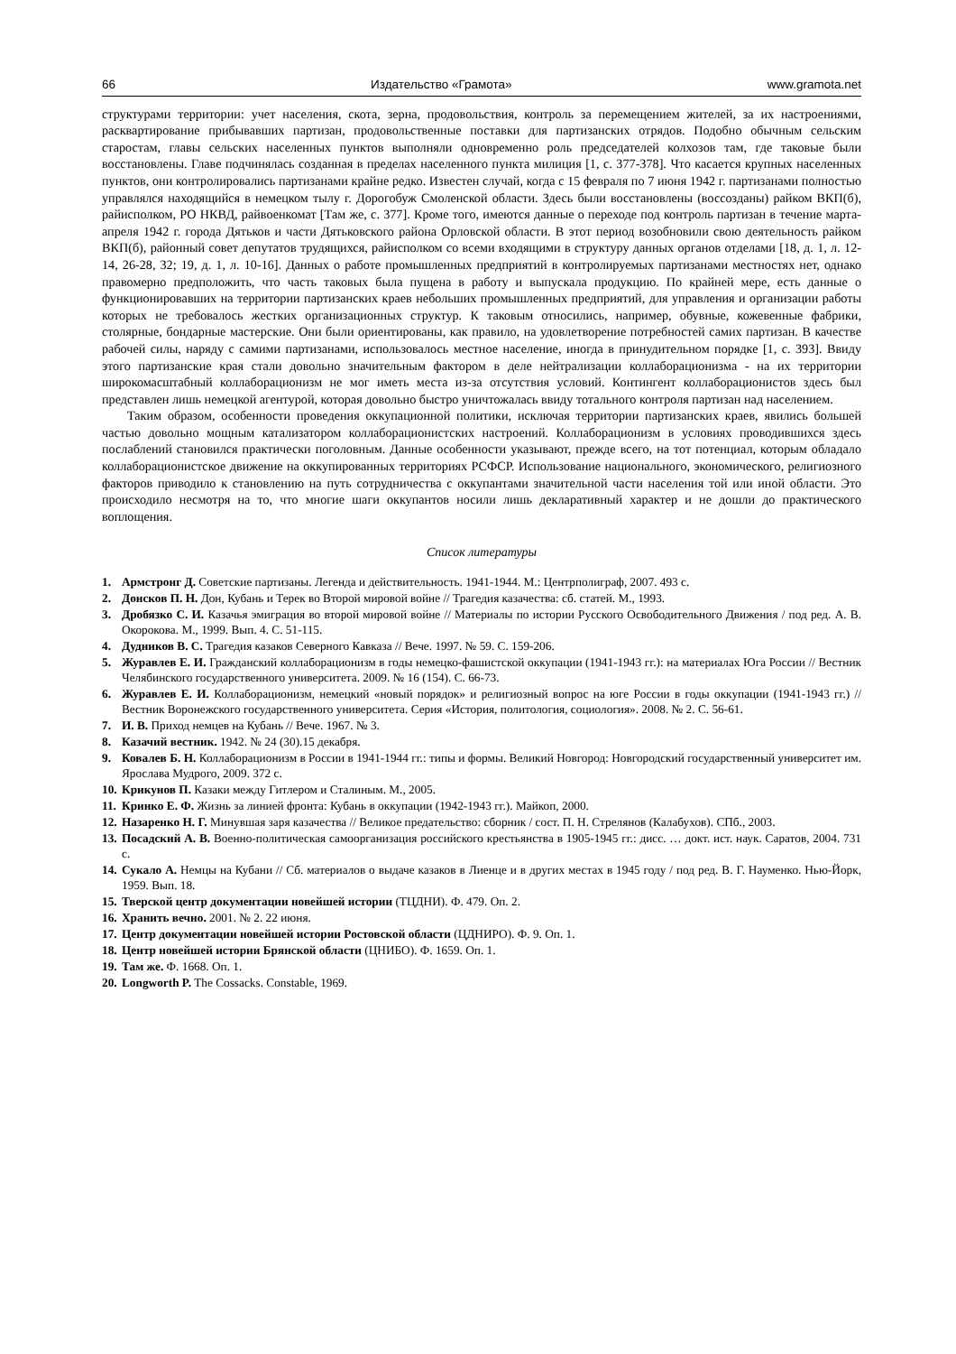66 Издательство «Грамота» www.gramota.net
структурами территории: учет населения, скота, зерна, продовольствия, контроль за перемещением жителей, за их настроениями, расквартирование прибывавших партизан, продовольственные поставки для партизанских отрядов. Подобно обычным сельским старостам, главы сельских населенных пунктов выполняли одновременно роль председателей колхозов там, где таковые были восстановлены. Главе подчинялась созданная в пределах населенного пункта милиция [1, с. 377-378]. Что касается крупных населенных пунктов, они контролировались партизанами крайне редко. Известен случай, когда с 15 февраля по 7 июня 1942 г. партизанами полностью управлялся находящийся в немецком тылу г. Дорогобуж Смоленской области. Здесь были восстановлены (воссозданы) райком ВКП(б), райисполком, РО НКВД, райвоенкомат [Там же, с. 377]. Кроме того, имеются данные о переходе под контроль партизан в течение марта-апреля 1942 г. города Дятьков и части Дятьковского района Орловской области. В этот период возобновили свою деятельность райком ВКП(б), районный совет депутатов трудящихся, райисполком со всеми входящими в структуру данных органов отделами [18, д. 1, л. 12-14, 26-28, 32; 19, д. 1, л. 10-16]. Данных о работе промышленных предприятий в контролируемых партизанами местностях нет, однако правомерно предположить, что часть таковых была пущена в работу и выпускала продукцию. По крайней мере, есть данные о функционировавших на территории партизанских краев небольших промышленных предприятий, для управления и организации работы которых не требовалось жестких организационных структур. К таковым относились, например, обувные, кожевенные фабрики, столярные, бондарные мастерские. Они были ориентированы, как правило, на удовлетворение потребностей самих партизан. В качестве рабочей силы, наряду с самими партизанами, использовалось местное население, иногда в принудительном порядке [1, с. 393]. Ввиду этого партизанские края стали довольно значительным фактором в деле нейтрализации коллаборационизма - на их территории широкомасштабный коллаборационизм не мог иметь места из-за отсутствия условий. Контингент коллаборационистов здесь был представлен лишь немецкой агентурой, которая довольно быстро уничтожалась ввиду тотального контроля партизан над населением.
Таким образом, особенности проведения оккупационной политики, исключая территории партизанских краев, явились большей частью довольно мощным катализатором коллаборационистских настроений. Коллаборационизм в условиях проводившихся здесь послаблений становился практически поголовным. Данные особенности указывают, прежде всего, на тот потенциал, которым обладало коллаборационистское движение на оккупированных территориях РСФСР. Использование национального, экономического, религиозного факторов приводило к становлению на путь сотрудничества с оккупантами значительной части населения той или иной области. Это происходило несмотря на то, что многие шаги оккупантов носили лишь декларативный характер и не дошли до практического воплощения.
Список литературы
1. Армстронг Д. Советские партизаны. Легенда и действительность. 1941-1944. М.: Центрполиграф, 2007. 493 с.
2. Донсков П. Н. Дон, Кубань и Терек во Второй мировой войне // Трагедия казачества: сб. статей. М., 1993.
3. Дробязко С. И. Казачья эмиграция во второй мировой войне // Материалы по истории Русского Освободительного Движения / под ред. А. В. Окорокова. М., 1999. Вып. 4. С. 51-115.
4. Дудников В. С. Трагедия казаков Северного Кавказа // Вече. 1997. № 59. С. 159-206.
5. Журавлев Е. И. Гражданский коллаборационизм в годы немецко-фашистской оккупации (1941-1943 гг.): на материалах Юга России // Вестник Челябинского государственного университета. 2009. № 16 (154). С. 66-73.
6. Журавлев Е. И. Коллаборационизм, немецкий «новый порядок» и религиозный вопрос на юге России в годы оккупации (1941-1943 гг.) // Вестник Воронежского государственного университета. Серия «История, политология, социология». 2008. № 2. С. 56-61.
7. И. В. Приход немцев на Кубань // Вече. 1967. № 3.
8. Казачий вестник. 1942. № 24 (30).15 декабря.
9. Ковалев Б. Н. Коллаборационизм в России в 1941-1944 гг.: типы и формы. Великий Новгород: Новгородский государственный университет им. Ярослава Мудрого, 2009. 372 с.
10. Крикунов П. Казаки между Гитлером и Сталиным. М., 2005.
11. Кринко Е. Ф. Жизнь за линией фронта: Кубань в оккупации (1942-1943 гг.). Майкоп, 2000.
12. Назаренко Н. Г. Минувшая заря казачества // Великое предательство: сборник / сост. П. Н. Стрелянов (Калабухов). СПб., 2003.
13. Посадский А. В. Военно-политическая самоорганизация российского крестьянства в 1905-1945 гг.: дисс. … докт. ист. наук. Саратов, 2004. 731 с.
14. Сукало А. Немцы на Кубани // Сб. материалов о выдаче казаков в Лиенце и в других местах в 1945 году / под ред. В. Г. Науменко. Нью-Йорк, 1959. Вып. 18.
15. Тверской центр документации новейшей истории (ТЦДНИ). Ф. 479. Оп. 2.
16. Хранить вечно. 2001. № 2. 22 июня.
17. Центр документации новейшей истории Ростовской области (ЦДНИРО). Ф. 9. Оп. 1.
18. Центр новейшей истории Брянской области (ЦНИБО). Ф. 1659. Оп. 1.
19. Там же. Ф. 1668. Оп. 1.
20. Longworth P. The Cossacks. Constable, 1969.